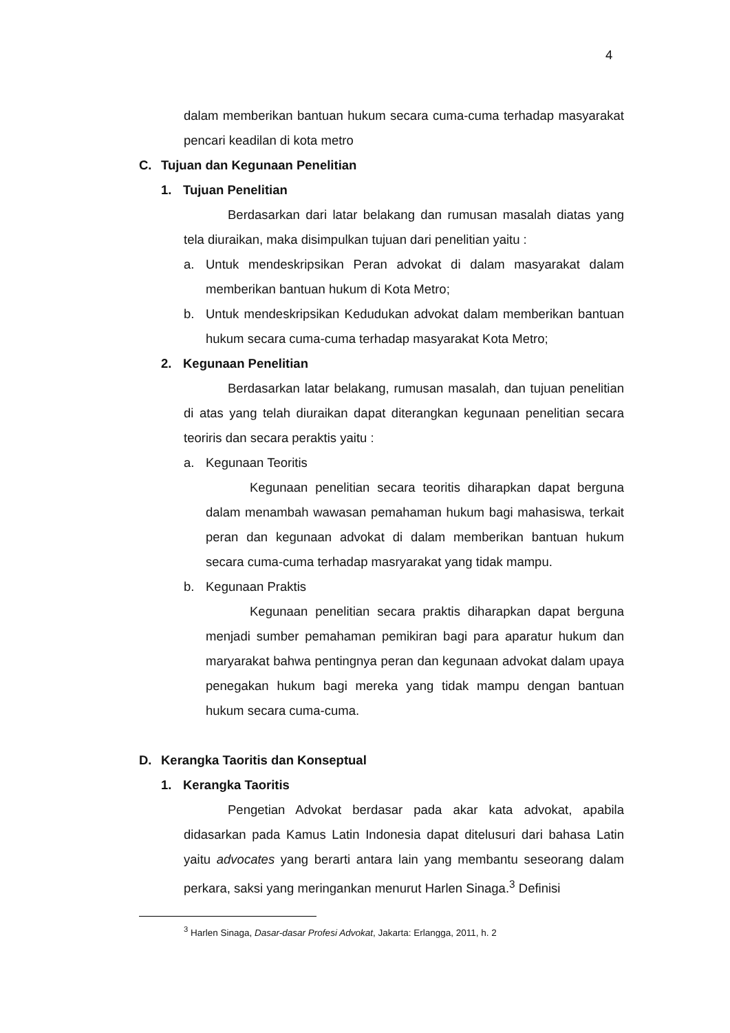4
dalam memberikan bantuan hukum secara cuma-cuma terhadap masyarakat pencari keadilan di kota metro
C. Tujuan dan Kegunaan Penelitian
1. Tujuan Penelitian
Berdasarkan dari latar belakang dan rumusan masalah diatas yang tela diuraikan, maka disimpulkan tujuan dari penelitian yaitu :
a. Untuk mendeskripsikan Peran advokat di dalam masyarakat dalam memberikan bantuan hukum di Kota Metro;
b. Untuk mendeskripsikan Kedudukan advokat dalam memberikan bantuan hukum secara cuma-cuma terhadap masyarakat Kota Metro;
2. Kegunaan Penelitian
Berdasarkan latar belakang, rumusan masalah, dan tujuan penelitian di atas yang telah diuraikan dapat diterangkan kegunaan penelitian secara teoriris dan secara peraktis yaitu :
a. Kegunaan Teoritis
Kegunaan penelitian secara teoritis diharapkan dapat berguna dalam menambah wawasan pemahaman hukum bagi mahasiswa, terkait peran dan kegunaan advokat di dalam memberikan bantuan hukum secara cuma-cuma terhadap masryarakat yang tidak mampu.
b. Kegunaan Praktis
Kegunaan penelitian secara praktis diharapkan dapat berguna menjadi sumber pemahaman pemikiran bagi para aparatur hukum dan maryarakat bahwa pentingnya peran dan kegunaan advokat dalam upaya penegakan hukum bagi mereka yang tidak mampu dengan bantuan hukum secara cuma-cuma.
D. Kerangka Taoritis dan Konseptual
1. Kerangka Taoritis
Pengetian Advokat berdasar pada akar kata advokat, apabila didasarkan pada Kamus Latin Indonesia dapat ditelusuri dari bahasa Latin yaitu advocates yang berarti antara lain yang membantu seseorang dalam perkara, saksi yang meringankan menurut Harlen Sinaga.<sup>3</sup> Definisi
<sup>3</sup> Harlen Sinaga, Dasar-dasar Profesi Advokat, Jakarta: Erlangga, 2011, h. 2